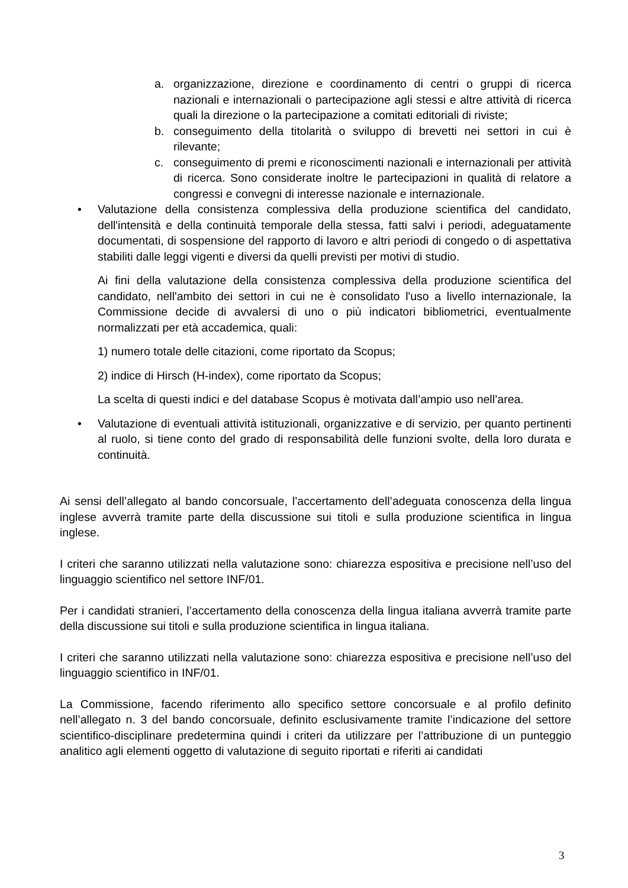a. organizzazione, direzione e coordinamento di centri o gruppi di ricerca nazionali e internazionali o partecipazione agli stessi e altre attività di ricerca quali la direzione o la partecipazione a comitati editoriali di riviste;
b. conseguimento della titolarità o sviluppo di brevetti nei settori in cui è rilevante;
c. conseguimento di premi e riconoscimenti nazionali e internazionali per attività di ricerca. Sono considerate inoltre le partecipazioni in qualità di relatore a congressi e convegni di interesse nazionale e internazionale.
• Valutazione della consistenza complessiva della produzione scientifica del candidato, dell'intensità e della continuità temporale della stessa, fatti salvi i periodi, adeguatamente documentati, di sospensione del rapporto di lavoro e altri periodi di congedo o di aspettativa stabiliti dalle leggi vigenti e diversi da quelli previsti per motivi di studio.
Ai fini della valutazione della consistenza complessiva della produzione scientifica del candidato, nell'ambito dei settori in cui ne è consolidato l'uso a livello internazionale, la Commissione decide di avvalersi di uno o più indicatori bibliometrici, eventualmente normalizzati per età accademica, quali:
1) numero totale delle citazioni, come riportato da Scopus;
2) indice di Hirsch (H-index), come riportato da Scopus;
La scelta di questi indici e del database Scopus è motivata dall’ampio uso nell’area.
• Valutazione di eventuali attività istituzionali, organizzative e di servizio, per quanto pertinenti al ruolo, si tiene conto del grado di responsabilità delle funzioni svolte, della loro durata e continuità.
Ai sensi dell’allegato al bando concorsuale, l’accertamento dell’adeguata conoscenza della lingua inglese avverrà tramite parte della discussione sui titoli e sulla produzione scientifica in lingua inglese.
I criteri che saranno utilizzati nella valutazione sono: chiarezza espositiva e precisione nell’uso del linguaggio scientifico nel settore INF/01.
Per i candidati stranieri, l’accertamento della conoscenza della lingua italiana avverrà tramite parte della discussione sui titoli e sulla produzione scientifica in lingua italiana.
I criteri che saranno utilizzati nella valutazione sono: chiarezza espositiva e precisione nell’uso del linguaggio scientifico in INF/01.
La Commissione, facendo riferimento allo specifico settore concorsuale e al profilo definito nell’allegato n. 3 del bando concorsuale, definito esclusivamente tramite l’indicazione del settore scientifico-disciplinare predetermina quindi i criteri da utilizzare per l’attribuzione di un punteggio analitico agli elementi oggetto di valutazione di seguito riportati e riferiti ai candidati
3